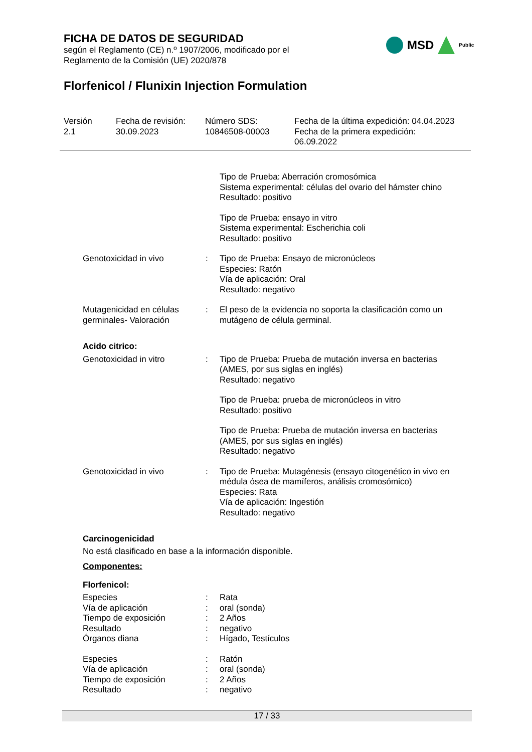FICHA DE DATOS DE SEGURIDAD
según el Reglamento (CE) n.º 1907/2006, modificado por el
Reglamento de la Comisión (UE) 2020/878
Florfenicol / Flunixin Injection Formulation
MSD Public
Versión
2.1
Fecha de revisión:
30.09.2023
Número SDS:
10846508-00003
Fecha de la última expedición: 04.04.2023
Fecha de la primera expedición:
06.09.2022
| | | Tipo de Prueba: Aberración cromosómica Sistema experimental: células del ovario del hámster chino Resultado: positivo |
| | | Tipo de Prueba: ensayo in vitro Sistema experimental: Escherichia coli Resultado: positivo |
| Genotoxicidad in vivo | : | Tipo de Prueba: Ensayo de micronúcleos Especies: Ratón Vía de aplicación: Oral Resultado: negativo |
| Mutagenicidad en células germinales- Valoración | : | El peso de la evidencia no soporta la clasificación como un mutágeno de célula germinal. |
Acido citrico:
| Genotoxicidad in vitro | : | Tipo de Prueba: Prueba de mutación inversa en bacterias (AMES, por sus siglas en inglés) Resultado: negativo |
| | | Tipo de Prueba: prueba de micronúcleos in vitro Resultado: positivo |
| | | Tipo de Prueba: Prueba de mutación inversa en bacterias (AMES, por sus siglas en inglés) Resultado: negativo |
| Genotoxicidad in vivo | : | Tipo de Prueba: Mutagénesis (ensayo citogenético in vivo en médula ósea de mamíferos, análisis cromosómico) Especies: Rata Vía de aplicación: Ingestión Resultado: negativo |
Carcinogenicidad
No está clasificado en base a la información disponible.
Componentes:
Florfenicol:
| Especies | : | Rata |
| Vía de aplicación | : | oral (sonda) |
| Tiempo de exposición | : | 2 Años |
| Resultado | : | negativo |
| Órganos diana | : | Hígado, Testículos |
| Especies | : | Ratón |
| Vía de aplicación | : | oral (sonda) |
| Tiempo de exposición | : | 2 Años |
| Resultado | : | negativo |
17 / 33